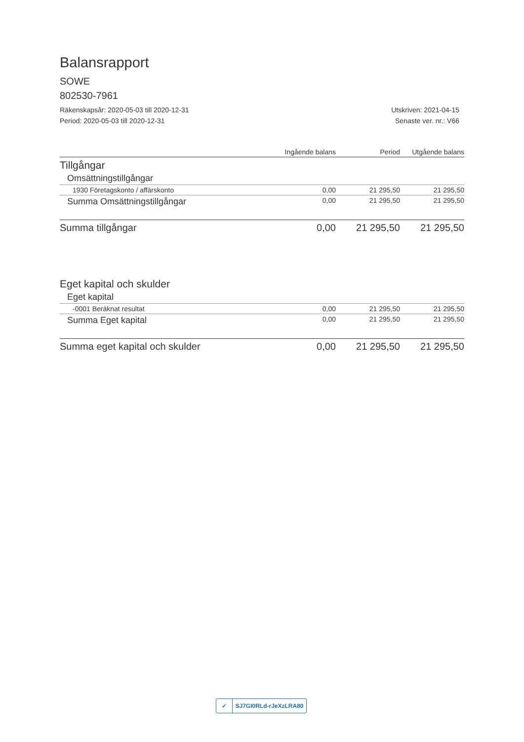Balansrapport
SOWE
802530-7961
Räkenskapsår: 2020-05-03 till 2020-12-31
Period: 2020-05-03 till 2020-12-31
Utskriven: 2021-04-15
Senaste ver. nr.: V66
| | Ingående balans | Period | Utgående balans |
| --- | --- | --- | --- |
| Tillgångar | | | |
| Omsättningstillgångar | | | |
| 1930 Företagskonto / affärskonto | 0,00 | 21 295,50 | 21 295,50 |
| Summa Omsättningstillgångar | 0,00 | 21 295,50 | 21 295,50 |
| Summa tillgångar | 0,00 | 21 295,50 | 21 295,50 |
| Eget kapital och skulder | | | |
| Eget kapital | | | |
| -0001 Beräknat resultat | 0,00 | 21 295,50 | 21 295,50 |
| Summa Eget kapital | 0,00 | 21 295,50 | 21 295,50 |
| Summa eget kapital och skulder | 0,00 | 21 295,50 | 21 295,50 |
✓ SJ7GI0RLd-rJeXzLRA80